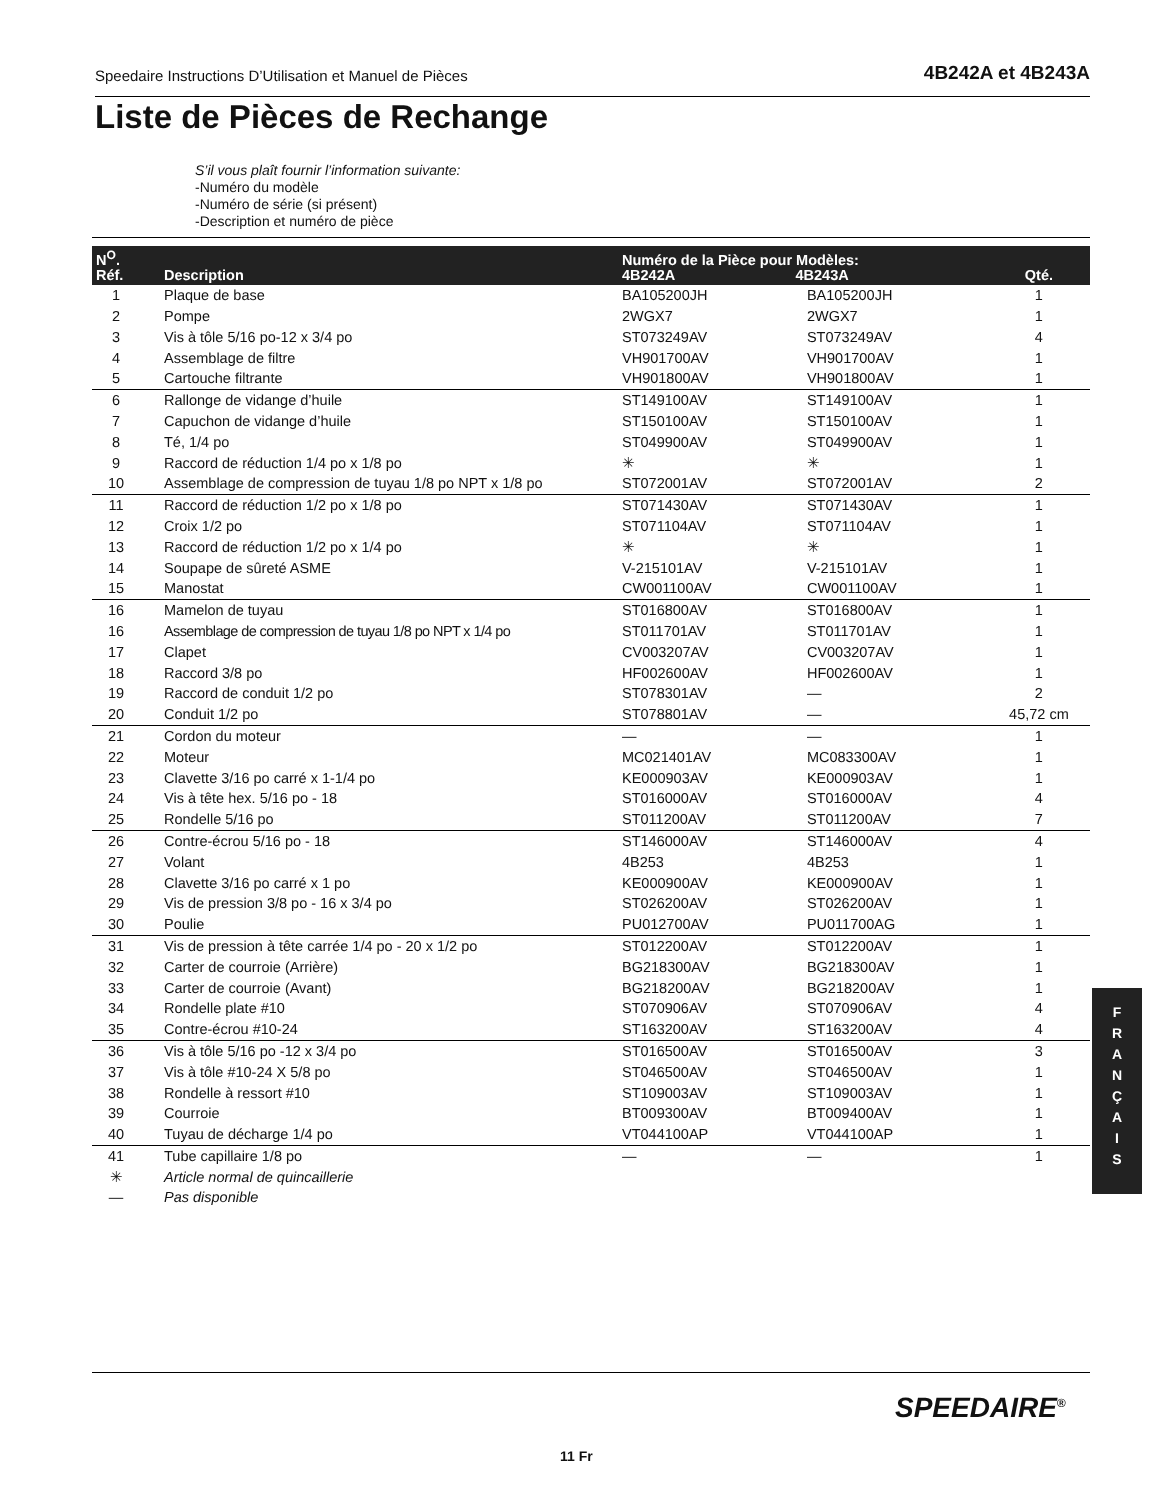Speedaire Instructions D’Utilisation et Manuel de Pièces 4B242A et 4B243A
Liste de Pièces de Rechange
S’il vous plaît fournir l’information suivante:
-Numéro du modèle
-Numéro de série (si présent)
-Description et numéro de pièce
| N<sup>O</sup>. Réf. | Description | Numéro de la Pièce pour Modèles: 4B242A 4B243A | | Qté. |
| --- | --- | --- | --- | --- |
| 1 | Plaque de base | BA105200JH | BA105200JH | 1 |
| 2 | Pompe | 2WGX7 | 2WGX7 | 1 |
| 3 | Vis à tôle 5/16 po-12 x 3/4 po | ST073249AV | ST073249AV | 4 |
| 4 | Assemblage de filtre | VH901700AV | VH901700AV | 1 |
| 5 | Cartouche filtrante | VH901800AV | VH901800AV | 1 |
| 6 | Rallonge de vidange d’huile | ST149100AV | ST149100AV | 1 |
| 7 | Capuchon de vidange d’huile | ST150100AV | ST150100AV | 1 |
| 8 | Té, 1/4 po | ST049900AV | ST049900AV | 1 |
| 9 | Raccord de réduction 1/4 po x 1/8 po | ✳ | ✳ | 1 |
| 10 | Assemblage de compression de tuyau 1/8 po NPT x 1/8 po | ST072001AV | ST072001AV | 2 |
| 11 | Raccord de réduction 1/2 po x 1/8 po | ST071430AV | ST071430AV | 1 |
| 12 | Croix 1/2 po | ST071104AV | ST071104AV | 1 |
| 13 | Raccord de réduction 1/2 po x 1/4 po | ✳ | ✳ | 1 |
| 14 | Soupape de sûreté ASME | V-215101AV | V-215101AV | 1 |
| 15 | Manostat | CW001100AV | CW001100AV | 1 |
| 16 | Mamelon de tuyau | ST016800AV | ST016800AV | 1 |
| 16 | Assemblage de compression de tuyau 1/8 po NPT x 1/4 po | ST011701AV | ST011701AV | 1 |
| 17 | Clapet | CV003207AV | CV003207AV | 1 |
| 18 | Raccord 3/8 po | HF002600AV | HF002600AV | 1 |
| 19 | Raccord de conduit 1/2 po | ST078301AV | — | 2 |
| 20 | Conduit 1/2 po | ST078801AV | — | 45,72 cm |
| 21 | Cordon du moteur | — | — | 1 |
| 22 | Moteur | MC021401AV | MC083300AV | 1 |
| 23 | Clavette 3/16 po carré x 1-1/4 po | KE000903AV | KE000903AV | 1 |
| 24 | Vis à tête hex. 5/16 po - 18 | ST016000AV | ST016000AV | 4 |
| 25 | Rondelle 5/16 po | ST011200AV | ST011200AV | 7 |
| 26 | Contre-écrou 5/16 po - 18 | ST146000AV | ST146000AV | 4 |
| 27 | Volant | 4B253 | 4B253 | 1 |
| 28 | Clavette 3/16 po carré x 1 po | KE000900AV | KE000900AV | 1 |
| 29 | Vis de pression 3/8 po - 16 x 3/4 po | ST026200AV | ST026200AV | 1 |
| 30 | Poulie | PU012700AV | PU011700AG | 1 |
| 31 | Vis de pression à tête carrée 1/4 po - 20 x 1/2 po | ST012200AV | ST012200AV | 1 |
| 32 | Carter de courroie (Arrière) | BG218300AV | BG218300AV | 1 |
| 33 | Carter de courroie (Avant) | BG218200AV | BG218200AV | 1 |
| 34 | Rondelle plate #10 | ST070906AV | ST070906AV | 4 |
| 35 | Contre-écrou #10-24 | ST163200AV | ST163200AV | 4 |
| 36 | Vis à tôle 5/16 po -12 x 3/4 po | ST016500AV | ST016500AV | 3 |
| 37 | Vis à tôle #10-24 X 5/8 po | ST046500AV | ST046500AV | 1 |
| 38 | Rondelle à ressort #10 | ST109003AV | ST109003AV | 1 |
| 39 | Courroie | BT009300AV | BT009400AV | 1 |
| 40 | Tuyau de décharge 1/4 po | VT044100AP | VT044100AP | 1 |
| 41 | Tube capillaire 1/8 po | — | — | 1 |
| ✳ | Article normal de quincaillerie | | | |
| — | Pas disponible | | | |
F
R
A
N
Ç
A
I
S
SPEEDAIRE<sup>®</sup>
11 Fr